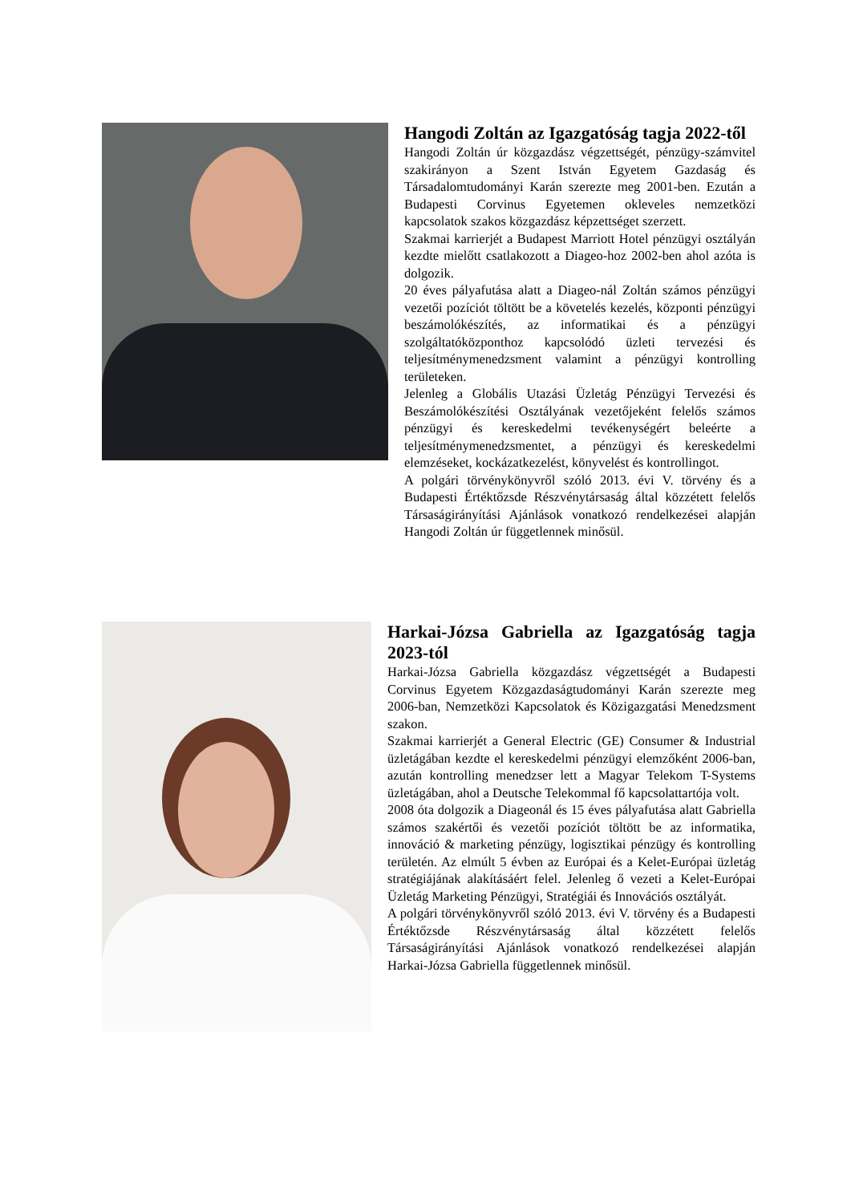Hangodi Zoltán az Igazgatóság tagja 2022-től
Hangodi Zoltán úr közgazdász végzettségét, pénzügy-számvitel szakirányon a Szent István Egyetem Gazdaság és Társadalomtudományi Karán szerezte meg 2001-ben. Ezután a Budapesti Corvinus Egyetemen okleveles nemzetközi kapcsolatok szakos közgazdász képzettséget szerzett.
Szakmai karrierjét a Budapest Marriott Hotel pénzügyi osztályán kezdte mielőtt csatlakozott a Diageo-hoz 2002-ben ahol azóta is dolgozik.
20 éves pályafutása alatt a Diageo-nál Zoltán számos pénzügyi vezetői pozíciót töltött be a követelés kezelés, központi pénzügyi beszámolókészítés, az informatikai és a pénzügyi szolgáltatóközponthoz kapcsolódó üzleti tervezési és teljesítménymenedzsment valamint a pénzügyi kontrolling területeken.
Jelenleg a Globális Utazási Üzletág Pénzügyi Tervezési és Beszámolókészítési Osztályának vezetőjeként felelős számos pénzügyi és kereskedelmi tevékenységért beleérte a teljesítménymenedzsmentet, a pénzügyi és kereskedelmi elemzéseket, kockázatkezelést, könyvelést és kontrollingot.
A polgári törvénykönyvről szóló 2013. évi V. törvény és a Budapesti Értéktőzsde Részvénytársaság által közzétett felelős Társaságirányítási Ajánlások vonatkozó rendelkezései alapján Hangodi Zoltán úr függetlennek minősül.
Harkai-Józsa Gabriella az Igazgatóság tagja 2023-tól
Harkai-Józsa Gabriella közgazdász végzettségét a Budapesti Corvinus Egyetem Közgazdaságtudományi Karán szerezte meg 2006-ban, Nemzetközi Kapcsolatok és Közigazgatási Menedzsment szakon.
Szakmai karrierjét a General Electric (GE) Consumer & Industrial üzletágában kezdte el kereskedelmi pénzügyi elemzőként 2006-ban, azután kontrolling menedzser lett a Magyar Telekom T-Systems üzletágában, ahol a Deutsche Telekommal fő kapcsolattartója volt.
2008 óta dolgozik a Diageonál és 15 éves pályafutása alatt Gabriella számos szakértői és vezetői pozíciót töltött be az informatika, innováció & marketing pénzügy, logisztikai pénzügy és kontrolling területén. Az elmúlt 5 évben az Európai és a Kelet-Európai üzletág stratégiájának alakításáért felel. Jelenleg ő vezeti a Kelet-Európai Üzletág Marketing Pénzügyi, Stratégiái és Innovációs osztályát.
A polgári törvénykönyvről szóló 2013. évi V. törvény és a Budapesti Értéktőzsde Részvénytársaság által közzétett felelős Társaságirányítási Ajánlások vonatkozó rendelkezései alapján Harkai-Józsa Gabriella függetlennek minősül.